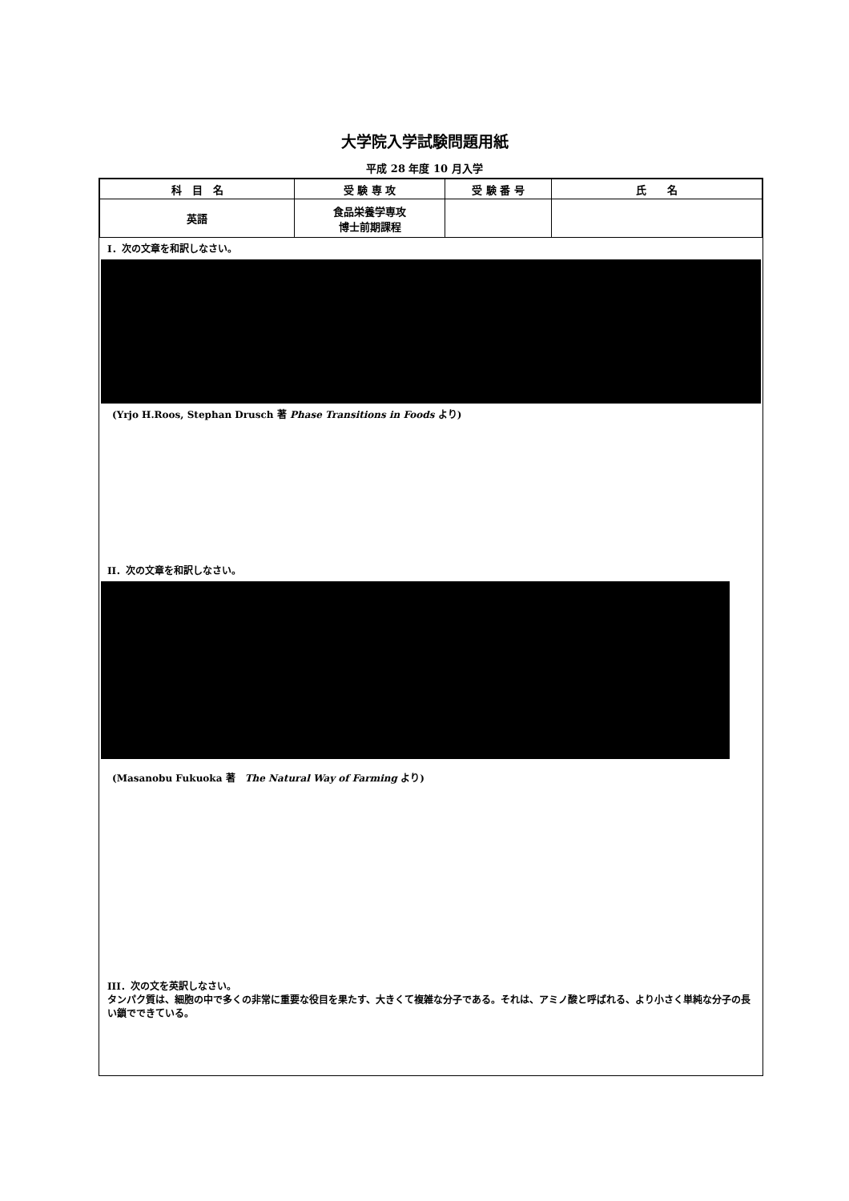大学院入学試験問題用紙
平成 28 年度 10 月入学
| 科 目 名 | 受 験 専 攻 | 受 験 番 号 | 氏 名 |
| --- | --- | --- | --- |
| 英語 | 食品栄養学専攻 博士前期課程 | | |
I．次の文章を和訳しなさい。
(Yrjo H.Roos, Stephan Drusch 著 Phase Transitions in Foods より)
II．次の文章を和訳しなさい。
(Masanobu Fukuoka 著　The Natural Way of Farming より)
III．次の文を英訳しなさい。
タンパク質は、細胞の中で多くの非常に重要な役目を果たす、大きくて複雑な分子である。それは、アミノ酸と呼ばれる、より小さく単純な分子の長い鎖でできている。